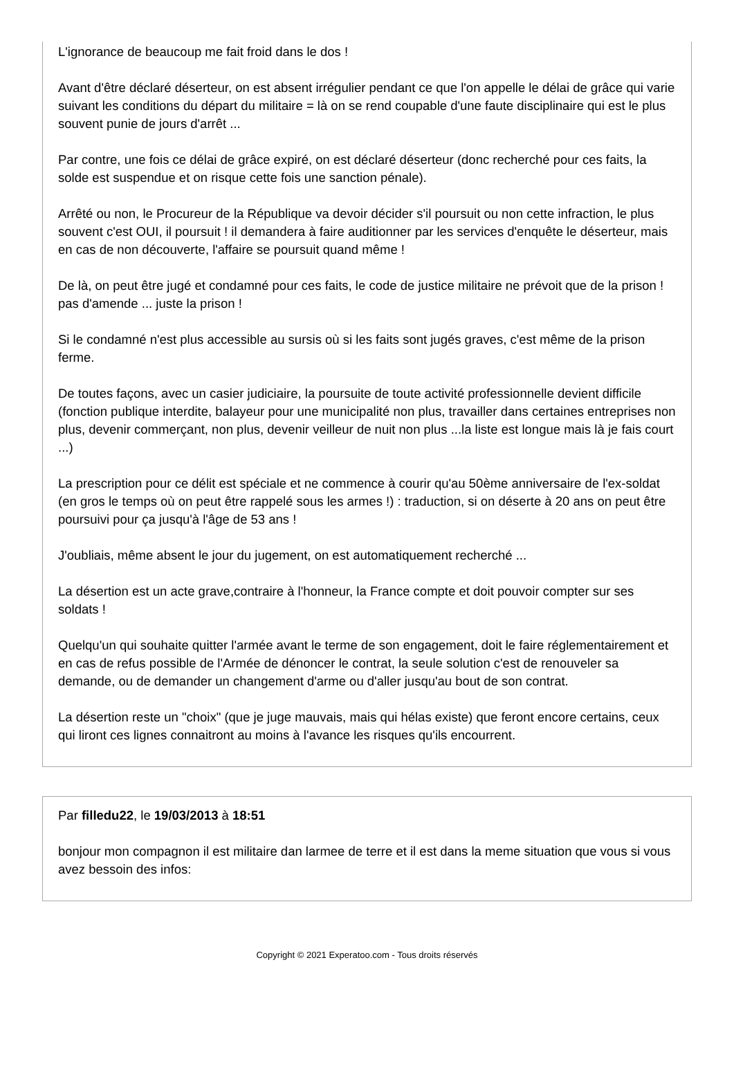L'ignorance de beaucoup me fait froid dans le dos !
Avant d'être déclaré déserteur, on est absent irrégulier pendant ce que l'on appelle le délai de grâce qui varie suivant les conditions du départ du militaire = là on se rend coupable d'une faute disciplinaire qui est le plus souvent punie de jours d'arrêt ...
Par contre, une fois ce délai de grâce expiré, on est déclaré déserteur (donc recherché pour ces faits, la solde est suspendue et on risque cette fois une sanction pénale).
Arrêté ou non, le Procureur de la République va devoir décider s'il poursuit ou non cette infraction, le plus souvent c'est OUI, il poursuit ! il demandera à faire auditionner par les services d'enquête le déserteur, mais en cas de non découverte, l'affaire se poursuit quand même !
De là, on peut être jugé et condamné pour ces faits, le code de justice militaire ne prévoit que de la prison ! pas d'amende ... juste la prison !
Si le condamné n'est plus accessible au sursis où si les faits sont jugés graves, c'est même de la prison ferme.
De toutes façons, avec un casier judiciaire, la poursuite de toute activité professionnelle devient difficile (fonction publique interdite, balayeur pour une municipalité non plus, travailler dans certaines entreprises non plus, devenir commerçant, non plus, devenir veilleur de nuit non plus ...la liste est longue mais là je fais court ...)
La prescription pour ce délit est spéciale et ne commence à courir qu'au 50ème anniversaire de l'ex-soldat (en gros le temps où on peut être rappelé sous les armes !) : traduction, si on déserte à 20 ans on peut être poursuivi pour ça jusqu'à l'âge de 53 ans !
J'oubliais, même absent le jour du jugement, on est automatiquement recherché ...
La désertion est un acte grave,contraire à l'honneur, la France compte et doit pouvoir compter sur ses soldats !
Quelqu'un qui souhaite quitter l'armée avant le terme de son engagement, doit le faire réglementairement et en cas de refus possible de l'Armée de dénoncer le contrat, la seule solution c'est de renouveler sa demande, ou de demander un changement d'arme ou d'aller jusqu'au bout de son contrat.
La désertion reste un "choix" (que je juge mauvais, mais qui hélas existe) que feront encore certains, ceux qui liront ces lignes connaitront au moins à l'avance les risques qu'ils encourrent.
Par filledu22, le 19/03/2013 à 18:51
bonjour mon compagnon il est militaire dan larmee de terre et il est dans la meme situation que vous si vous avez bessoin des infos:
Copyright © 2021 Experatoo.com - Tous droits réservés